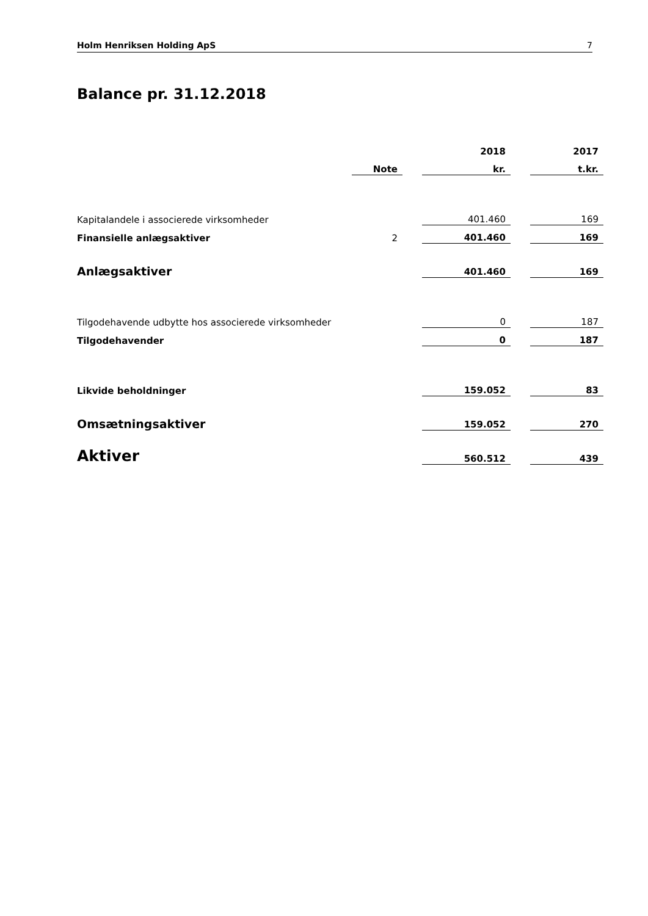Holm Henriksen Holding ApS 7
Balance pr. 31.12.2018
| | | | 2018 | | 2017 |
| --- | --- | --- | --- | --- | --- |
| | Note | | kr. | | t.kr. |
| Kapitalandele i associerede virksomheder | | | 401.460 | | 169 |
| Finansielle anlægsaktiver | 2 | | 401.460 | | 169 |
| Anlægsaktiver | | | 401.460 | | 169 |
| Tilgodehavende udbytte hos associerede virksomheder | | | 0 | | 187 |
| Tilgodehavender | | | 0 | | 187 |
| Likvide beholdninger | | | 159.052 | | 83 |
| Omsætningsaktiver | | | 159.052 | | 270 |
| Aktiver | | | 560.512 | | 439 |